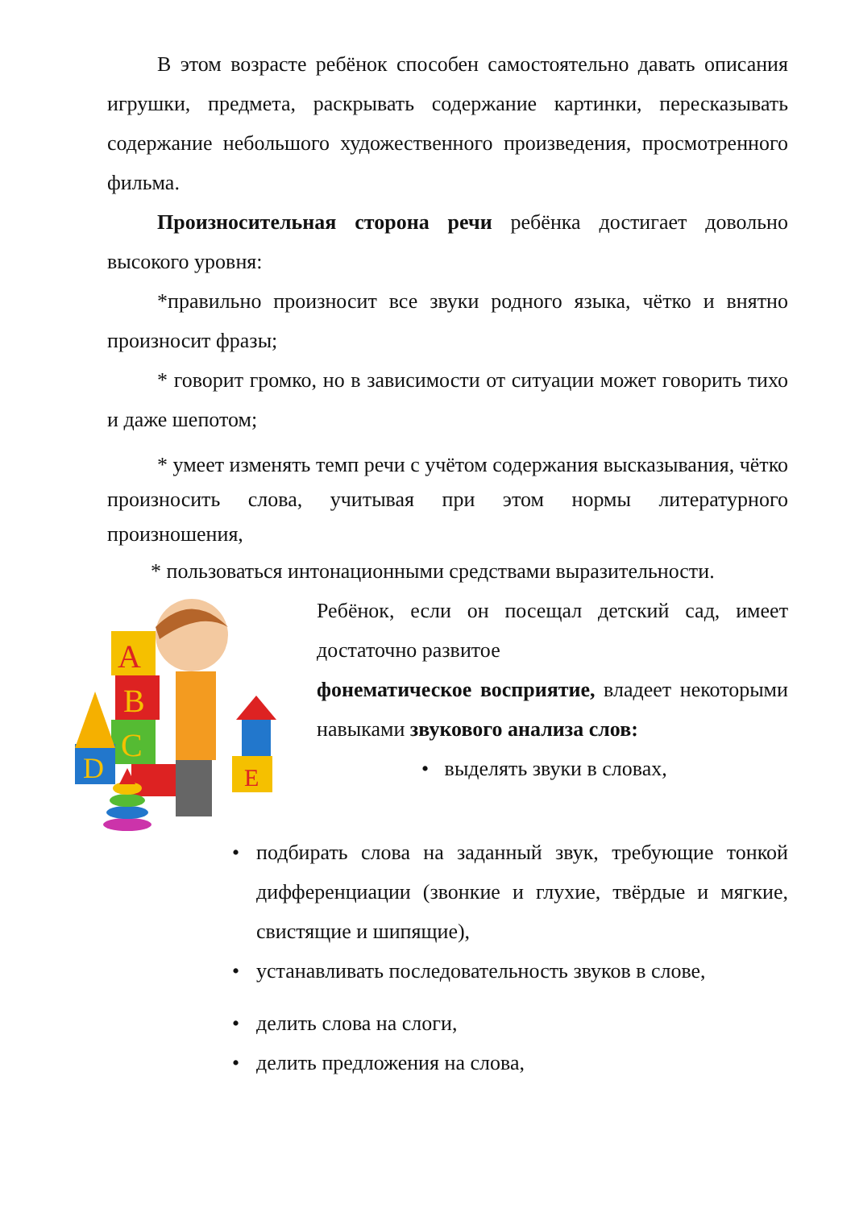В этом возрасте ребёнок способен самостоятельно давать описания игрушки, предмета, раскрывать содержание картинки, пересказывать содержание небольшого художественного произведения, просмотренного фильма.
Произносительная сторона речи ребёнка достигает довольно высокого уровня:
*правильно произносит все звуки родного языка, чётко и внятно произносит фразы;
* говорит громко, но в зависимости от ситуации может говорить тихо и даже шепотом;
* умеет изменять темп речи с учётом содержания высказывания, чётко произносить слова, учитывая при этом нормы литературного произношения,
* пользоваться интонационными средствами выразительности.
A
B
C
D
E
Ребёнок, если он посещал детский сад, имеет достаточно развитое
фонематическое восприятие, владеет некоторыми навыками звукового анализа слов:
• выделять звуки в словах,
• подбирать слова на заданный звук, требующие тонкой дифференциации (звонкие и глухие, твёрдые и мягкие, свистящие и шипящие),
• устанавливать последовательность звуков в слове,
• делить слова на слоги,
• делить предложения на слова,